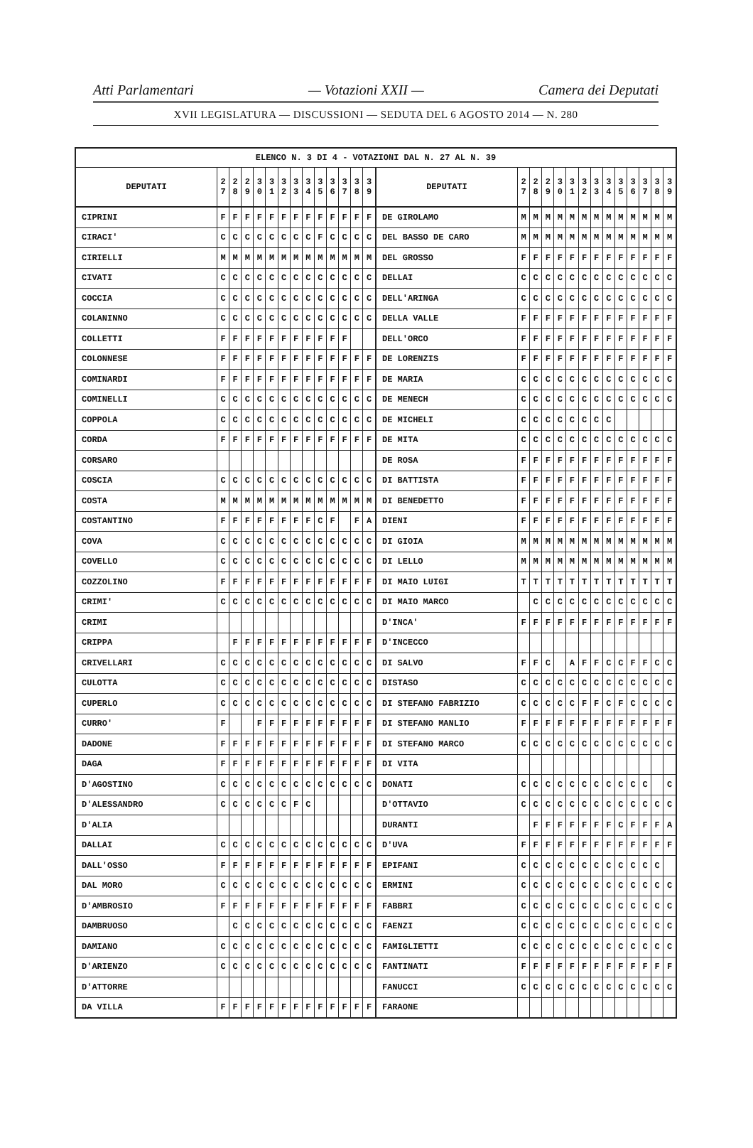Atti Parlamentari — Votazioni XXII — Camera dei Deputati
XVII LEGISLATURA — DISCUSSIONI — SEDUTA DEL 6 AGOSTO 2014 — N. 280
| ELENCO N. 3 DI 4 - VOTAZIONI DAL N. 27 AL N. 39 | | | | | | | | | | | | | | | | | | | | | | | | | | | |
| --- | --- | --- | --- | --- | --- | --- | --- | --- | --- | --- | --- | --- | --- | --- | --- | --- | --- | --- | --- | --- | --- | --- | --- | --- | --- | --- | --- |
| DEPUTATI | 2 7 | 2 8 | 2 9 | 3 0 | 3 1 | 3 2 | 3 3 | 3 4 | 3 5 | 3 6 | 3 7 | 3 8 | 3 9 | DEPUTATI | 2 7 | 2 8 | 2 9 | 3 0 | 3 1 | 3 2 | 3 3 | 3 4 | 3 5 | 3 6 | 3 7 | 3 8 | 3 9 |
| CIPRINI | F | F | F | F | F | F | F | F | F | F | F | F | F | DE GIROLAMO | M | M | M | M | M | M | M | M | M | M | M | M | M |
| CIRACI' | C | C | C | C | C | C | C | C | F | C | C | C | C | DEL BASSO DE CARO | M | M | M | M | M | M | M | M | M | M | M | M | M |
| CIRIELLI | M | M | M | M | M | M | M | M | M | M | M | M | M | DEL GROSSO | F | F | F | F | F | F | F | F | F | F | F | F | F |
| CIVATI | C | C | C | C | C | C | C | C | C | C | C | C | C | DELLAI | C | C | C | C | C | C | C | C | C | C | C | C | C |
| COCCIA | C | C | C | C | C | C | C | C | C | C | C | C | C | DELL'ARINGA | C | C | C | C | C | C | C | C | C | C | C | C | C |
| COLANINNO | C | C | C | C | C | C | C | C | C | C | C | C | C | DELLA VALLE | F | F | F | F | F | F | F | F | F | F | F | F | F |
| COLLETTI | F | F | F | F | F | F | F | F | F | F | F | | | DELL'ORCO | F | F | F | F | F | F | F | F | F | F | F | F | F |
| COLONNESE | F | F | F | F | F | F | F | F | F | F | F | F | F | DE LORENZIS | F | F | F | F | F | F | F | F | F | F | F | F | F |
| COMINARDI | F | F | F | F | F | F | F | F | F | F | F | F | F | DE MARIA | C | C | C | C | C | C | C | C | C | C | C | C | C |
| COMINELLI | C | C | C | C | C | C | C | C | C | C | C | C | C | DE MENECH | C | C | C | C | C | C | C | C | C | C | C | C | C |
| COPPOLA | C | C | C | C | C | C | C | C | C | C | C | C | C | DE MICHELI | C | C | C | C | C | C | C | C | | | | | |
| CORDA | F | F | F | F | F | F | F | F | F | F | F | F | F | DE MITA | C | C | C | C | C | C | C | C | C | C | C | C | C |
| CORSARO | | | | | | | | | | | | | | DE ROSA | F | F | F | F | F | F | F | F | F | F | F | F | F |
| COSCIA | C | C | C | C | C | C | C | C | C | C | C | C | C | DI BATTISTA | F | F | F | F | F | F | F | F | F | F | F | F | F |
| COSTA | M | M | M | M | M | M | M | M | M | M | M | M | M | DI BENEDETTO | F | F | F | F | F | F | F | F | F | F | F | F | F |
| COSTANTINO | F | F | F | F | F | F | F | F | C | F | | F | A | DIENI | F | F | F | F | F | F | F | F | F | F | F | F | F |
| COVA | C | C | C | C | C | C | C | C | C | C | C | C | C | DI GIOIA | M | M | M | M | M | M | M | M | M | M | M | M | M |
| COVELLO | C | C | C | C | C | C | C | C | C | C | C | C | C | DI LELLO | M | M | M | M | M | M | M | M | M | M | M | M | M |
| COZZOLINO | F | F | F | F | F | F | F | F | F | F | F | F | F | DI MAIO LUIGI | T | T | T | T | T | T | T | T | T | T | T | T | T |
| CRIMI' | C | C | C | C | C | C | C | C | C | C | C | C | C | DI MAIO MARCO | | C | C | C | C | C | C | C | C | C | C | C | C |
| CRIMI | | | | | | | | | | | | | | D'INCA' | F | F | F | F | F | F | F | F | F | F | F | F | F |
| CRIPPA | | F | F | F | F | F | F | F | F | F | F | F | F | D'INCECCO | | | | | | | | | | | | | |
| CRIVELLARI | C | C | C | C | C | C | C | C | C | C | C | C | C | DI SALVO | F | F | C | | A | F | F | C | C | F | F | C | C |
| CULOTTA | C | C | C | C | C | C | C | C | C | C | C | C | C | DISTASO | C | C | C | C | C | C | C | C | C | C | C | C | C |
| CUPERLO | C | C | C | C | C | C | C | C | C | C | C | C | C | DI STEFANO FABRIZIO | C | C | C | C | C | F | F | C | F | C | C | C | C |
| CURRO' | F | | | F | F | F | F | F | F | F | F | F | F | DI STEFANO MANLIO | F | F | F | F | F | F | F | F | F | F | F | F | F |
| DADONE | F | F | F | F | F | F | F | F | F | F | F | F | F | DI STEFANO MARCO | C | C | C | C | C | C | C | C | C | C | C | C | C |
| DAGA | F | F | F | F | F | F | F | F | F | F | F | F | F | DI VITA | | | | | | | | | | | | | |
| D'AGOSTINO | C | C | C | C | C | C | C | C | C | C | C | C | C | DONATI | C | C | C | C | C | C | C | C | C | C | C | | C |
| D'ALESSANDRO | C | C | C | C | C | C | F | C | | | | | | D'OTTAVIO | C | C | C | C | C | C | C | C | C | C | C | C | C |
| D'ALIA | | | | | | | | | | | | | | DURANTI | | F | F | F | F | F | F | F | C | F | F | F | A |
| DALLAI | C | C | C | C | C | C | C | C | C | C | C | C | C | D'UVA | F | F | F | F | F | F | F | F | F | F | F | F | F |
| DALL'OSSO | F | F | F | F | F | F | F | F | F | F | F | F | F | EPIFANI | C | C | C | C | C | C | C | C | C | C | C | C | |
| DAL MORO | C | C | C | C | C | C | C | C | C | C | C | C | C | ERMINI | C | C | C | C | C | C | C | C | C | C | C | C | C |
| D'AMBROSIO | F | F | F | F | F | F | F | F | F | F | F | F | F | FABBRI | C | C | C | C | C | C | C | C | C | C | C | C | C |
| DAMBRUOSO | | C | C | C | C | C | C | C | C | C | C | C | C | FAENZI | C | C | C | C | C | C | C | C | C | C | C | C | C |
| DAMIANO | C | C | C | C | C | C | C | C | C | C | C | C | C | FAMIGLIETTI | C | C | C | C | C | C | C | C | C | C | C | C | C |
| D'ARIENZO | C | C | C | C | C | C | C | C | C | C | C | C | C | FANTINATI | F | F | F | F | F | F | F | F | F | F | F | F | F |
| D'ATTORRE | | | | | | | | | | | | | | FANUCCI | C | C | C | C | C | C | C | C | C | C | C | C | C |
| DA VILLA | F | F | F | F | F | F | F | F | F | F | F | F | F | FARAONE | | | | | | | | | | | | | |